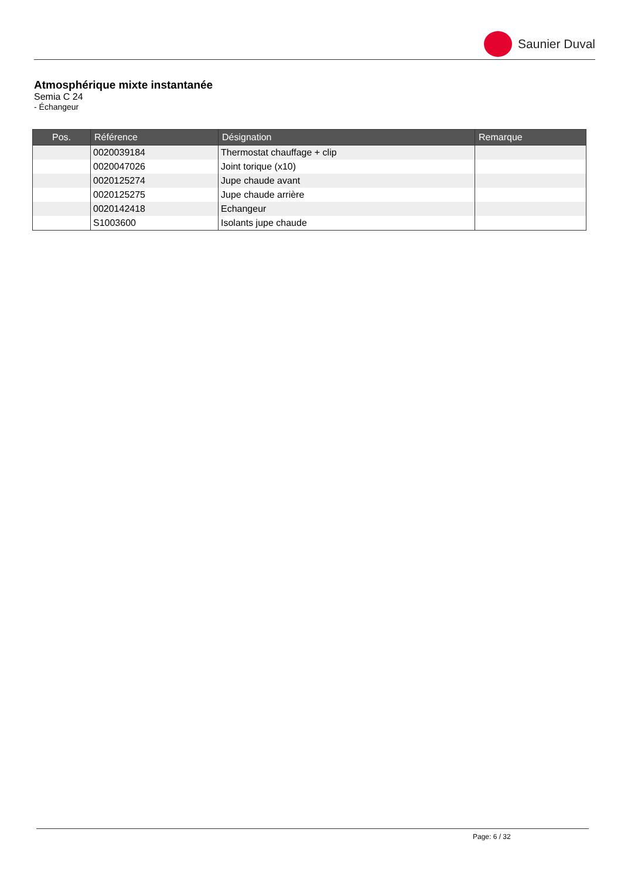Saunier Duval
Atmosphérique mixte instantanée
Semia C 24
- Échangeur
| Pos. | Référence | Désignation | Remarque |
| --- | --- | --- | --- |
| | 0020039184 | Thermostat chauffage + clip | |
| | 0020047026 | Joint torique (x10) | |
| | 0020125274 | Jupe chaude avant | |
| | 0020125275 | Jupe chaude arrière | |
| | 0020142418 | Echangeur | |
| | S1003600 | Isolants jupe chaude | |
Page: 6 / 32